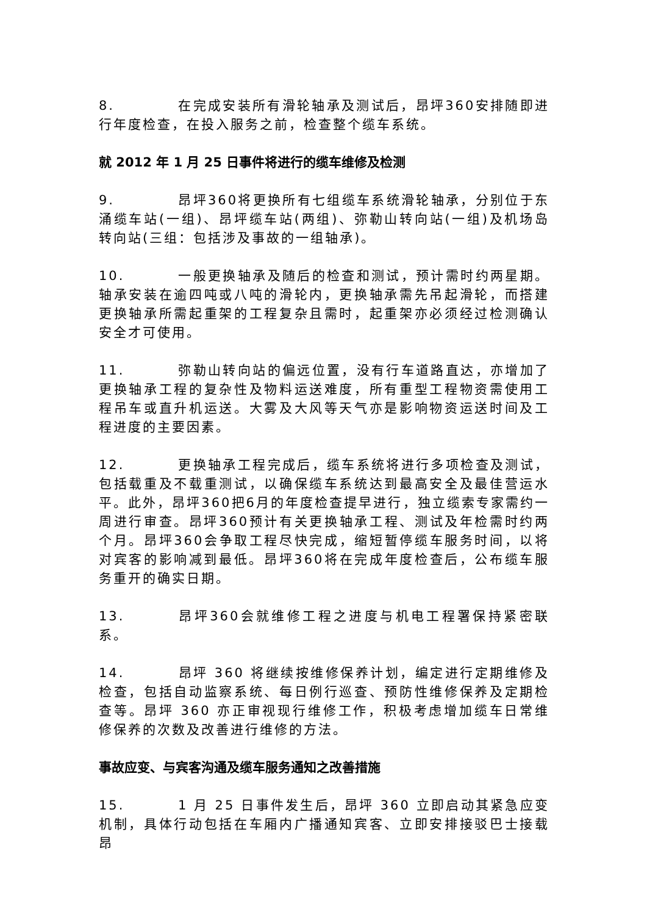8. 在完成安装所有滑轮轴承及测试后，昂坪360安排随即进行年度检查，在投入服务之前，检查整个缆车系统。
就 2012 年 1 月 25 日事件将进行的缆车维修及检测
9. 昂坪360将更换所有七组缆车系统滑轮轴承，分别位于东涌缆车站(一组)、昂坪缆车站(两组)、弥勒山转向站(一组)及机场岛转向站(三组：包括涉及事故的一组轴承)。
10. 一般更换轴承及随后的检查和测试，预计需时约两星期。轴承安装在逾四吨或八吨的滑轮内，更换轴承需先吊起滑轮，而搭建更换轴承所需起重架的工程复杂且需时，起重架亦必须经过检测确认安全才可使用。
11. 弥勒山转向站的偏远位置，没有行车道路直达，亦增加了更换轴承工程的复杂性及物料运送难度，所有重型工程物资需使用工程吊车或直升机运送。大雾及大风等天气亦是影响物资运送时间及工程进度的主要因素。
12. 更换轴承工程完成后，缆车系统将进行多项检查及测试，包括载重及不载重测试，以确保缆车系统达到最高安全及最佳营运水平。此外，昂坪360把6月的年度检查提早进行，独立缆索专家需约一周进行审查。昂坪360预计有关更换轴承工程、测试及年检需时约两个月。昂坪360会争取工程尽快完成，缩短暂停缆车服务时间，以将对宾客的影响减到最低。昂坪360将在完成年度检查后，公布缆车服务重开的确实日期。
13. 昂坪360会就维修工程之进度与机电工程署保持紧密联系。
14. 昂坪 360 将继续按维修保养计划，编定进行定期维修及检查，包括自动监察系统、每日例行巡查、预防性维修保养及定期检查等。昂坪 360 亦正审视现行维修工作，积极考虑增加缆车日常维修保养的次数及改善进行维修的方法。
事故应变、与宾客沟通及缆车服务通知之改善措施
15. 1 月 25 日事件发生后，昂坪 360 立即启动其紧急应变机制，具体行动包括在车厢内广播通知宾客、立即安排接驳巴士接载昂